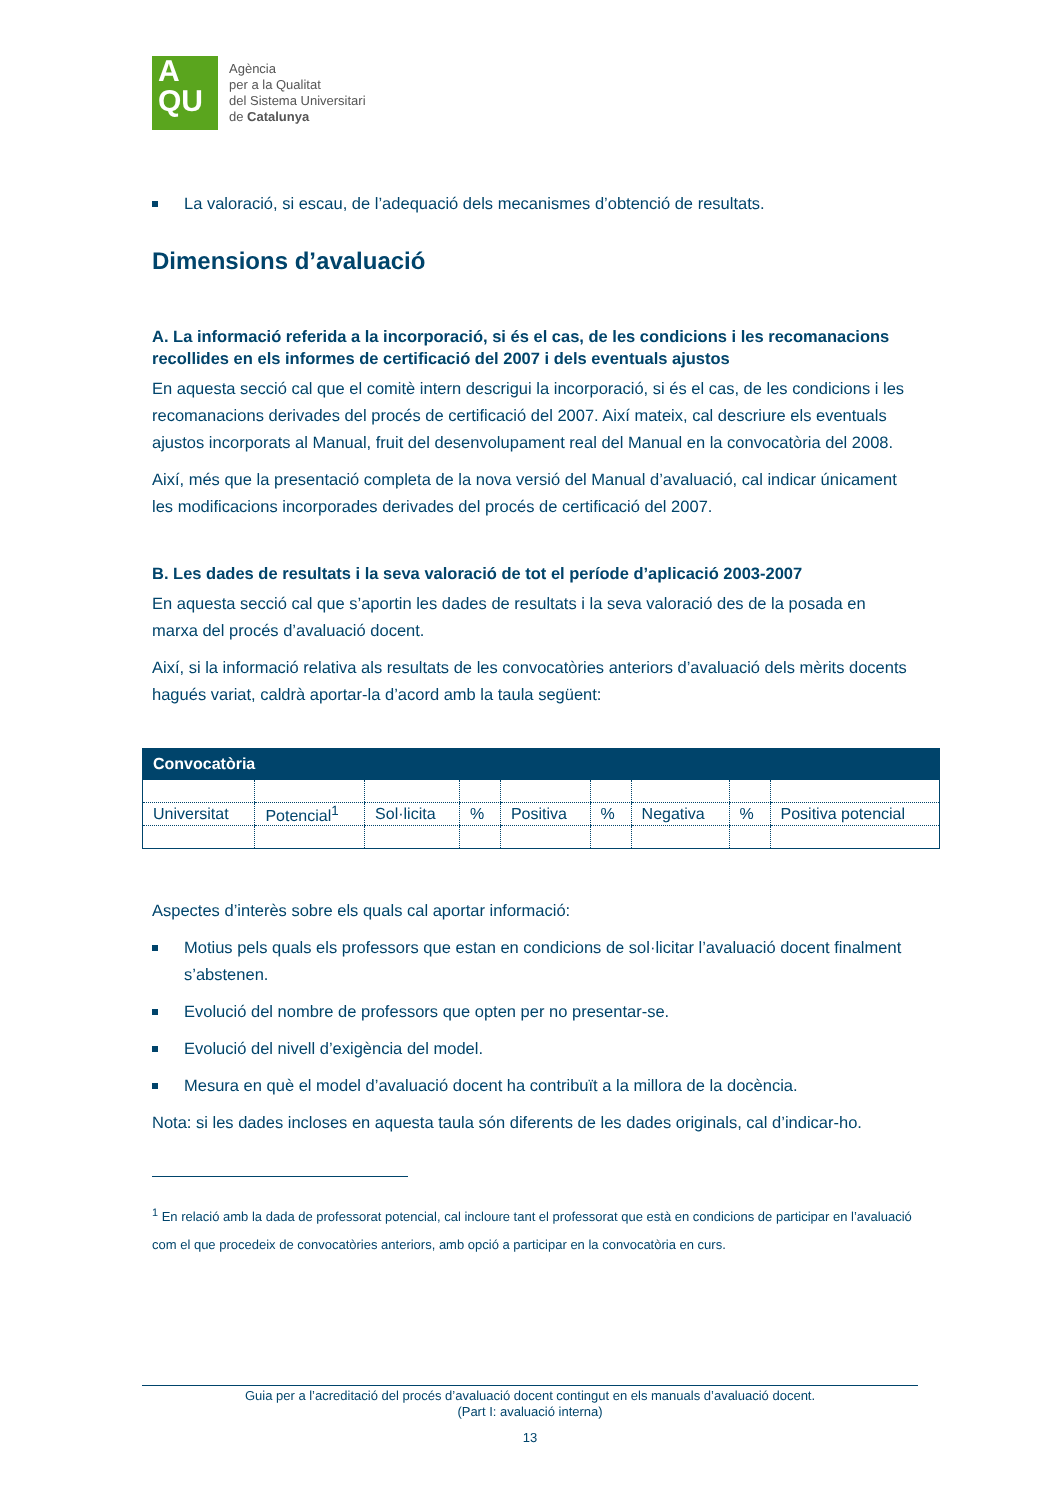A
QU
Agència
per a la Qualitat
del Sistema Universitari
de Catalunya
La valoració, si escau, de l’adequació dels mecanismes d’obtenció de resultats.
Dimensions d’avaluació
A. La informació referida a la incorporació, si és el cas, de les condicions i les recomanacions recollides en els informes de certificació del 2007 i dels eventuals ajustos
En aquesta secció cal que el comitè intern descrigui la incorporació, si és el cas, de les condicions i les recomanacions derivades del procés de certificació del 2007. Així mateix, cal descriure els eventuals ajustos incorporats al Manual, fruit del desenvolupament real del Manual en la convocatòria del 2008.
Així, més que la presentació completa de la nova versió del Manual d’avaluació, cal indicar únicament les modificacions incorporades derivades del procés de certificació del 2007.
B. Les dades de resultats i la seva valoració de tot el període d’aplicació 2003-2007
En aquesta secció cal que s’aportin les dades de resultats i la seva valoració des de la posada en marxa del procés d’avaluació docent.
Així, si la informació relativa als resultats de les convocatòries anteriors d’avaluació dels mèrits docents hagués variat, caldrà aportar-la d’acord amb la taula següent:
| Convocatòria | | | | | | | | |
| --- | --- | --- | --- | --- | --- | --- | --- | --- |
| Universitat | Potencial<sup>1</sup> | Sol·licita | % | Positiva | % | Negativa | % | Positiva potencial |
Aspectes d’interès sobre els quals cal aportar informació:
Motius pels quals els professors que estan en condicions de sol·licitar l’avaluació docent finalment s’abstenen.
Evolució del nombre de professors que opten per no presentar-se.
Evolució del nivell d’exigència del model.
Mesura en què el model d’avaluació docent ha contribuït a la millora de la docència.
Nota: si les dades incloses en aquesta taula són diferents de les dades originals, cal d’indicar-ho.
<sup>1</sup> En relació amb la dada de professorat potencial, cal incloure tant el professorat que està en condicions de participar en l’avaluació com el que procedeix de convocatòries anteriors, amb opció a participar en la convocatòria en curs.
Guia per a l’acreditació del procés d’avaluació docent contingut en els manuals d’avaluació docent.
(Part I: avaluació interna)
13